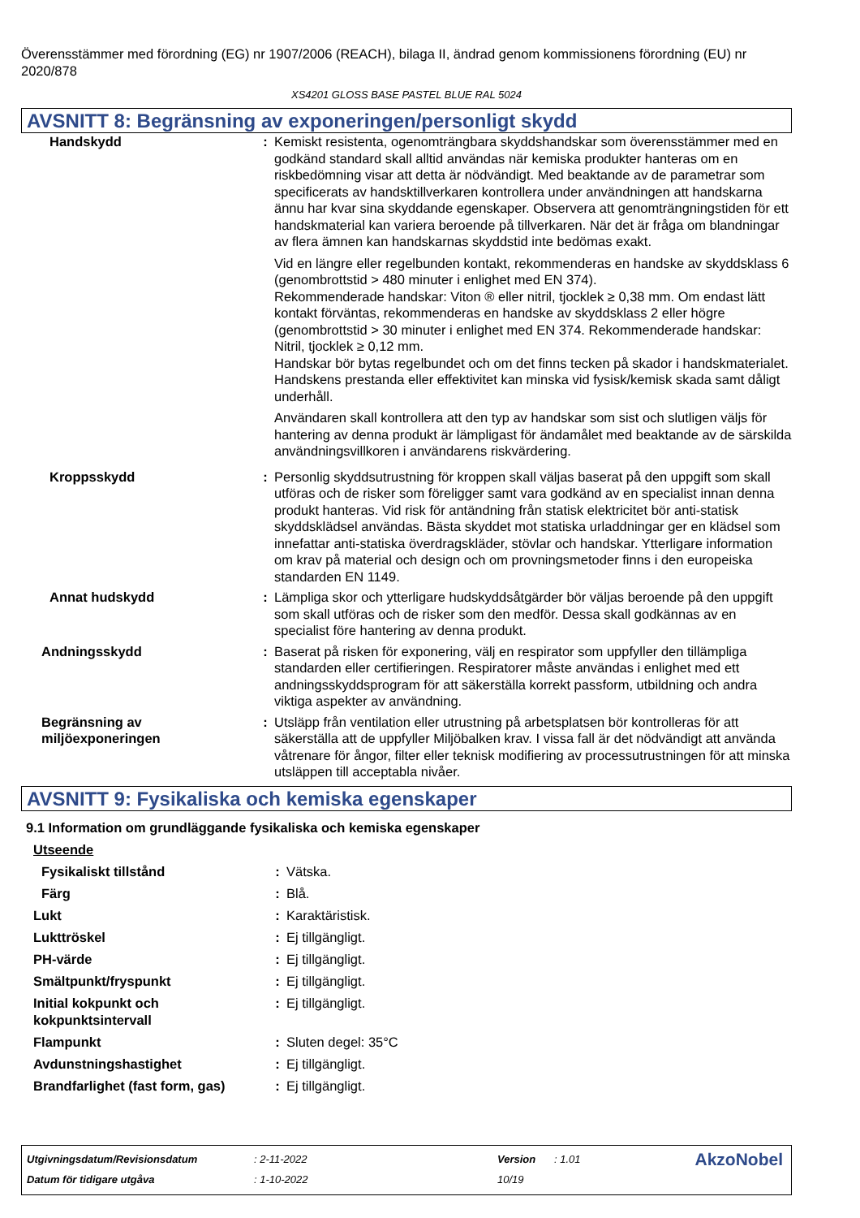Överensstämmer med förordning (EG) nr 1907/2006 (REACH), bilaga II, ändrad genom kommissionens förordning (EU) nr 2020/878
XS4201 GLOSS BASE PASTEL BLUE RAL 5024
AVSNITT 8: Begränsning av exponeringen/personligt skydd
| Handskydd | : | Kemiskt resistenta, ogenomträngbara skyddshandskar som överensstämmer med en godkänd standard skall alltid användas när kemiska produkter hanteras om en riskbedömning visar att detta är nödvändigt. Med beaktande av de parametrar som specificerats av handsktillverkaren kontrollera under användningen att handskarna ännu har kvar sina skyddande egenskaper. Observera att genomträngningstiden för ett handskmaterial kan variera beroende på tillverkaren. När det är fråga om blandningar av flera ämnen kan handskarnas skyddstid inte bedömas exakt. Vid en längre eller regelbunden kontakt, rekommenderas en handske av skyddsklass 6 (genombrottstid > 480 minuter i enlighet med EN 374). Rekommenderade handskar: Viton ® eller nitril, tjocklek ≥ 0,38 mm. Om endast lätt kontakt förväntas, rekommenderas en handske av skyddsklass 2 eller högre (genombrottstid > 30 minuter i enlighet med EN 374. Rekommenderade handskar: Nitril, tjocklek ≥ 0,12 mm. Handskar bör bytas regelbundet och om det finns tecken på skador i handskmaterialet. Handskens prestanda eller effektivitet kan minska vid fysisk/kemisk skada samt dåligt underhåll. Användaren skall kontrollera att den typ av handskar som sist och slutligen väljs för hantering av denna produkt är lämpligast för ändamålet med beaktande av de särskilda användningsvillkoren i användarens riskvärdering. |
| Kroppsskydd | : | Personlig skyddsutrustning för kroppen skall väljas baserat på den uppgift som skall utföras och de risker som föreligger samt vara godkänd av en specialist innan denna produkt hanteras. Vid risk för antändning från statisk elektricitet bör anti-statisk skyddsklädsel användas. Bästa skyddet mot statiska urladdningar ger en klädsel som innefattar anti-statiska överdragskläder, stövlar och handskar. Ytterligare information om krav på material och design och om provningsmetoder finns i den europeiska standarden EN 1149. |
| Annat hudskydd | : | Lämpliga skor och ytterligare hudskyddsåtgärder bör väljas beroende på den uppgift som skall utföras och de risker som den medför. Dessa skall godkännas av en specialist före hantering av denna produkt. |
| Andningsskydd | : | Baserat på risken för exponering, välj en respirator som uppfyller den tillämpliga standarden eller certifieringen. Respiratorer måste användas i enlighet med ett andningsskyddsprogram för att säkerställa korrekt passform, utbildning och andra viktiga aspekter av användning. |
| Begränsning av miljöexponeringen | : | Utsläpp från ventilation eller utrustning på arbetsplatsen bör kontrolleras för att säkerställa att de uppfyller Miljöbalken krav. I vissa fall är det nödvändigt att använda våtrenare för ångor, filter eller teknisk modifiering av processutrustningen för att minska utsläppen till acceptabla nivåer. |
AVSNITT 9: Fysikaliska och kemiska egenskaper
9.1 Information om grundläggande fysikaliska och kemiska egenskaper
| Utseende | | |
| Fysikaliskt tillstånd | : | Vätska. |
| Färg | : | Blå. |
| Lukt | : | Karaktäristisk. |
| Lukttröskel | : | Ej tillgängligt. |
| PH-värde | : | Ej tillgängligt. |
| Smältpunkt/fryspunkt | : | Ej tillgängligt. |
| Initial kokpunkt och kokpunktsintervall | : | Ej tillgängligt. |
| Flampunkt | : | Sluten degel: 35°C |
| Avdunstningshastighet | : | Ej tillgängligt. |
| Brandfarlighet (fast form, gas) | : | Ej tillgängligt. |
| Utgivningsdatum/Revisionsdatum | : 2-11-2022 | Version | : 1.01 | AkzoNobel |
| Datum för tidigare utgåva | : 1-10-2022 | 10/19 | | |